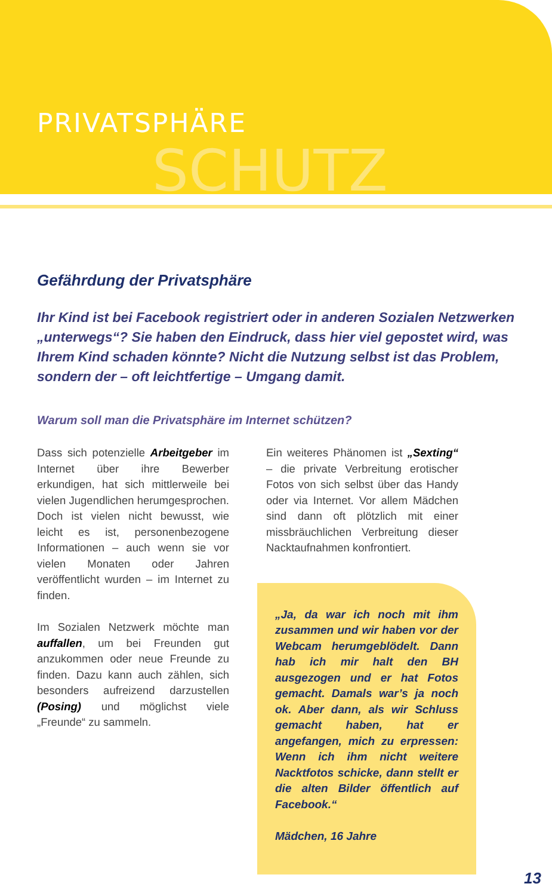PRIVATSPHÄRE
SCHUTZ
Gefährdung der Privatsphäre
Ihr Kind ist bei Facebook registriert oder in anderen Sozialen Netzwerken „unterwegs“? Sie haben den Eindruck, dass hier viel gepostet wird, was Ihrem Kind schaden könnte? Nicht die Nutzung selbst ist das Problem, sondern der – oft leichtfertige – Umgang damit.
Warum soll man die Privatsphäre im Internet schützen?
Dass sich potenzielle Arbeitgeber im Internet über ihre Bewerber erkundigen, hat sich mittlerweile bei vielen Jugendlichen herumgesprochen. Doch ist vielen nicht bewusst, wie leicht es ist, personenbezogene Informationen – auch wenn sie vor vielen Monaten oder Jahren veröffentlicht wurden – im Internet zu finden.
Im Sozialen Netzwerk möchte man auffallen, um bei Freunden gut anzukommen oder neue Freunde zu finden. Dazu kann auch zählen, sich besonders aufreizend darzustellen (Posing) und möglichst viele „Freunde“ zu sammeln.
Ein weiteres Phänomen ist „Sexting“ – die private Verbreitung erotischer Fotos von sich selbst über das Handy oder via Internet. Vor allem Mädchen sind dann oft plötzlich mit einer missbräuchlichen Verbreitung dieser Nacktaufnahmen konfrontiert.
„Ja, da war ich noch mit ihm zusammen und wir haben vor der Webcam herumgeblödelt. Dann hab ich mir halt den BH ausgezogen und er hat Fotos gemacht. Damals war’s ja noch ok. Aber dann, als wir Schluss gemacht haben, hat er angefangen, mich zu erpressen: Wenn ich ihm nicht weitere Nacktfotos schicke, dann stellt er die alten Bilder öffentlich auf Facebook.“
Mädchen, 16 Jahre
13